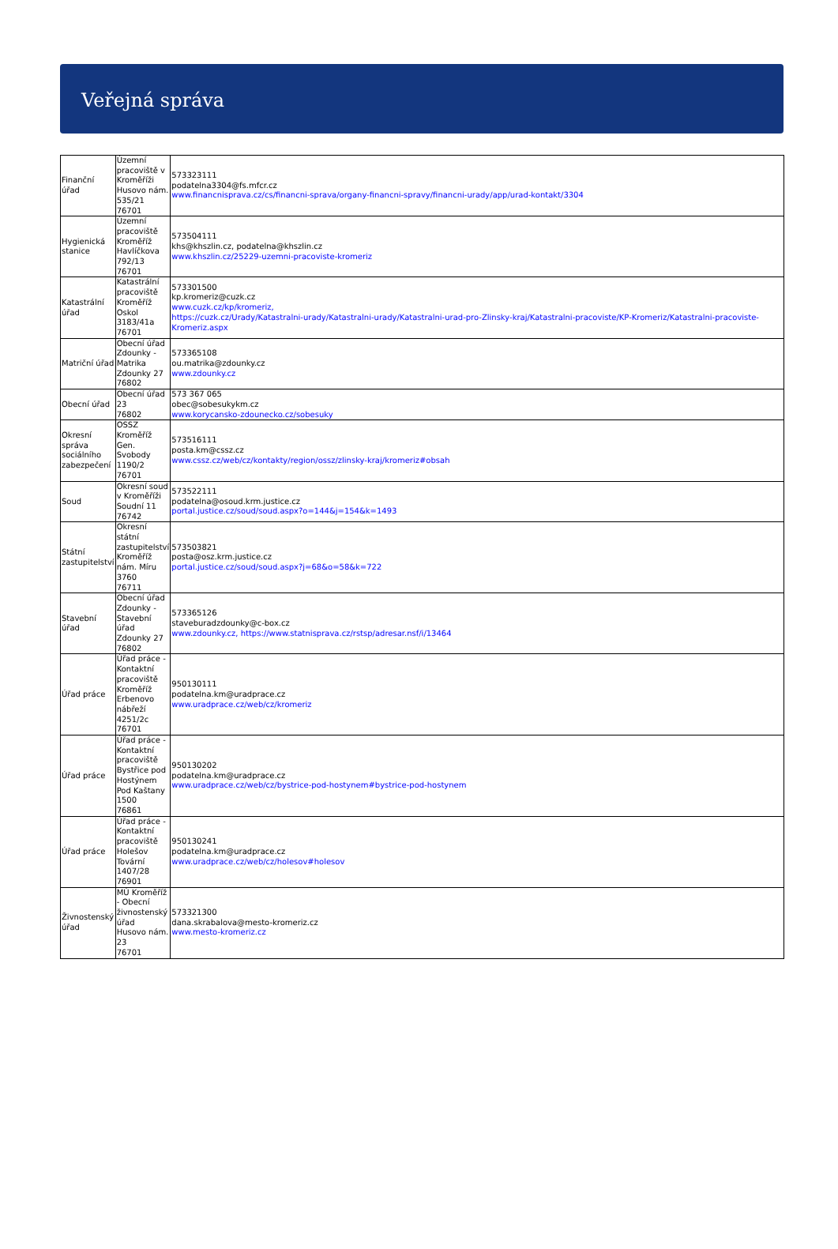Veřejná správa
| Finanční úřad | Územní pracoviště v Kroměříži Husovo nám. 535/21 76701 | 573323111 podatelna3304@fs.mfcr.cz www.financnisprava.cz/cs/financni-sprava/organy-financni-spravy/financni-urady/app/urad-kontakt/3304 |
| Hygienická stanice | Územní pracoviště Kroměříž Havlíčkova 792/13 76701 | 573504111 khs@khszlin.cz, podatelna@khszlin.cz www.khszlin.cz/25229-uzemni-pracoviste-kromeriz |
| Katastrální úřad | Katastrální pracoviště Kroměříž Oskol 3183/41a 76701 | 573301500 kp.kromeriz@cuzk.cz www.cuzk.cz/kp/kromeriz, https://cuzk.cz/Urady/Katastralni-urady/Katastralni-urady/Katastralni-urad-pro-Zlinsky-kraj/Katastralni-pracoviste/KP-Kromeriz/Katastralni-pracoviste-Kromeriz.aspx |
| Matriční úřad | Obecní úřad Zdounky - Matrika Zdounky 27 76802 | 573365108 ou.matrika@zdounky.cz www.zdounky.cz |
| Obecní úřad | Obecní úřad 23 76802 | 573 367 065 obec@sobesukykm.cz www.korycansko-zdounecko.cz/sobesuky |
| Okresní správa sociálního zabezpečení | OSSZ Kroměříž Gen. Svobody 1190/2 76701 | 573516111 posta.km@cssz.cz www.cssz.cz/web/cz/kontakty/region/ossz/zlinsky-kraj/kromeriz#obsah |
| Soud | Okresní soud v Kroměříži Soudní 11 76742 | 573522111 podatelna@osoud.krm.justice.cz portal.justice.cz/soud/soud.aspx?o=144&j=154&k=1493 |
| Státní zastupitelství | Okresní státní zastupitelství Kroměříž nám. Míru 3760 76711 | 573503821 posta@osz.krm.justice.cz portal.justice.cz/soud/soud.aspx?j=68&o=58&k=722 |
| Stavební úřad | Obecní úřad Zdounky - Stavební úřad Zdounky 27 76802 | 573365126 staveburadzdounky@c-box.cz www.zdounky.cz, https://www.statnisprava.cz/rstsp/adresar.nsf/i/13464 |
| Úřad práce | Úřad práce - Kontaktní pracoviště Kroměříž Erbenovo nábřeží 4251/2c 76701 | 950130111 podatelna.km@uradprace.cz www.uradprace.cz/web/cz/kromeriz |
| Úřad práce | Úřad práce - Kontaktní pracoviště Bystřice pod Hostýnem Pod Kaštany 1500 76861 | 950130202 podatelna.km@uradprace.cz www.uradprace.cz/web/cz/bystrice-pod-hostynem#bystrice-pod-hostynem |
| Úřad práce | Úřad práce - Kontaktní pracoviště Holešov Tovární 1407/28 76901 | 950130241 podatelna.km@uradprace.cz www.uradprace.cz/web/cz/holesov#holesov |
| Živnostenský úřad | MÚ Kroměříž - Obecní živnostenský úřad Husovo nám. 23 76701 | 573321300 dana.skrabalova@mesto-kromeriz.cz www.mesto-kromeriz.cz |